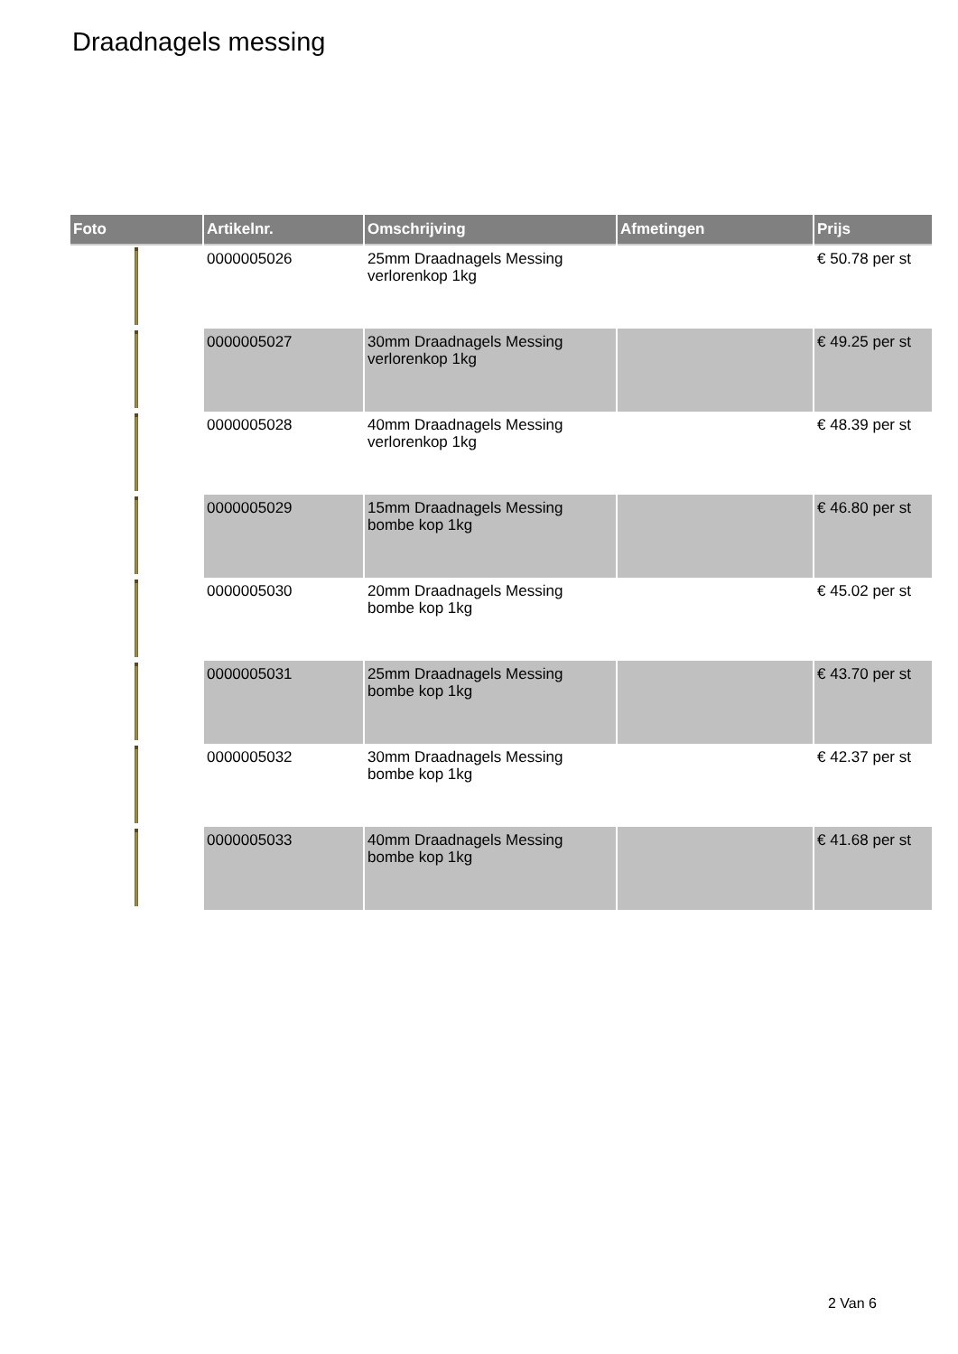Draadnagels messing
| Foto | Artikelnr. | Omschrijving | Afmetingen | Prijs |
| --- | --- | --- | --- | --- |
| | 0000005026 | 25mm Draadnagels Messing verlorenkop 1kg | | € 50.78 per st |
| | 0000005027 | 30mm Draadnagels Messing verlorenkop 1kg | | € 49.25 per st |
| | 0000005028 | 40mm Draadnagels Messing verlorenkop 1kg | | € 48.39 per st |
| | 0000005029 | 15mm Draadnagels Messing bombe kop 1kg | | € 46.80 per st |
| | 0000005030 | 20mm Draadnagels Messing bombe kop 1kg | | € 45.02 per st |
| | 0000005031 | 25mm Draadnagels Messing bombe kop 1kg | | € 43.70 per st |
| | 0000005032 | 30mm Draadnagels Messing bombe kop 1kg | | € 42.37 per st |
| | 0000005033 | 40mm Draadnagels Messing bombe kop 1kg | | € 41.68 per st |
2 Van 6